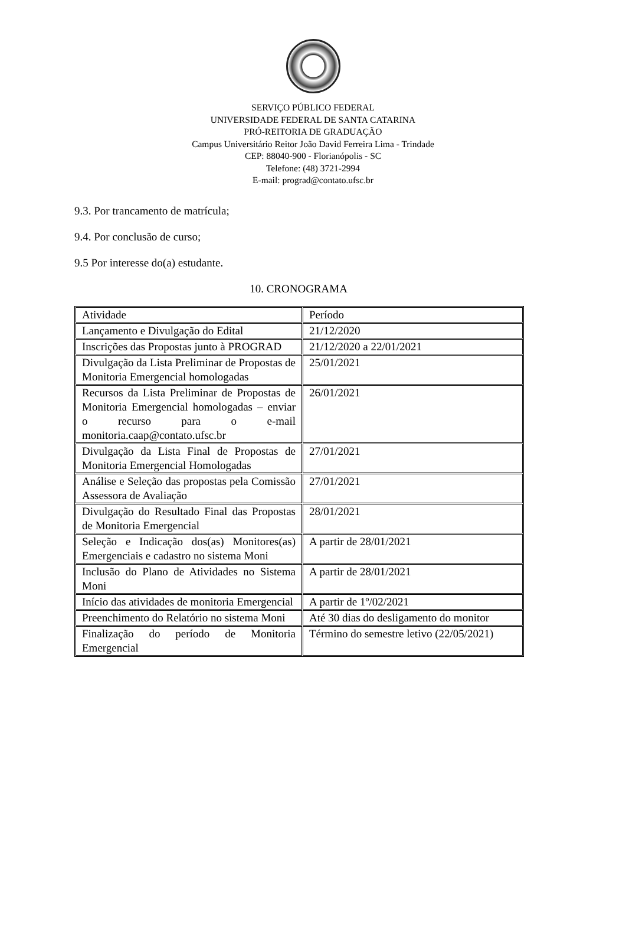SERVIÇO PÚBLICO FEDERAL
UNIVERSIDADE FEDERAL DE SANTA CATARINA
PRÓ-REITORIA DE GRADUAÇÃO
Campus Universitário Reitor João David Ferreira Lima - Trindade
CEP: 88040-900 - Florianópolis - SC
Telefone: (48) 3721-2994
E-mail: prograd@contato.ufsc.br
9.3. Por trancamento de matrícula;
9.4. Por conclusão de curso;
9.5 Por interesse do(a) estudante.
10. CRONOGRAMA
| Atividade | Período |
| Lançamento e Divulgação do Edital | 21/12/2020 |
| Inscrições das Propostas junto à PROGRAD | 21/12/2020 a 22/01/2021 |
| Divulgação da Lista Preliminar de Propostas de Monitoria Emergencial homologadas | 25/01/2021 |
| Recursos da Lista Preliminar de Propostas de Monitoria Emergencial homologadas – enviar o recurso para o e-mail monitoria.caap@contato.ufsc.br | 26/01/2021 |
| Divulgação da Lista Final de Propostas de Monitoria Emergencial Homologadas | 27/01/2021 |
| Análise e Seleção das propostas pela Comissão Assessora de Avaliação | 27/01/2021 |
| Divulgação do Resultado Final das Propostas de Monitoria Emergencial | 28/01/2021 |
| Seleção e Indicação dos(as) Monitores(as) Emergenciais e cadastro no sistema Moni | A partir de 28/01/2021 |
| Inclusão do Plano de Atividades no Sistema Moni | A partir de 28/01/2021 |
| Início das atividades de monitoria Emergencial | A partir de 1º/02/2021 |
| Preenchimento do Relatório no sistema Moni | Até 30 dias do desligamento do monitor |
| Finalização do período de Monitoria Emergencial | Término do semestre letivo (22/05/2021) |